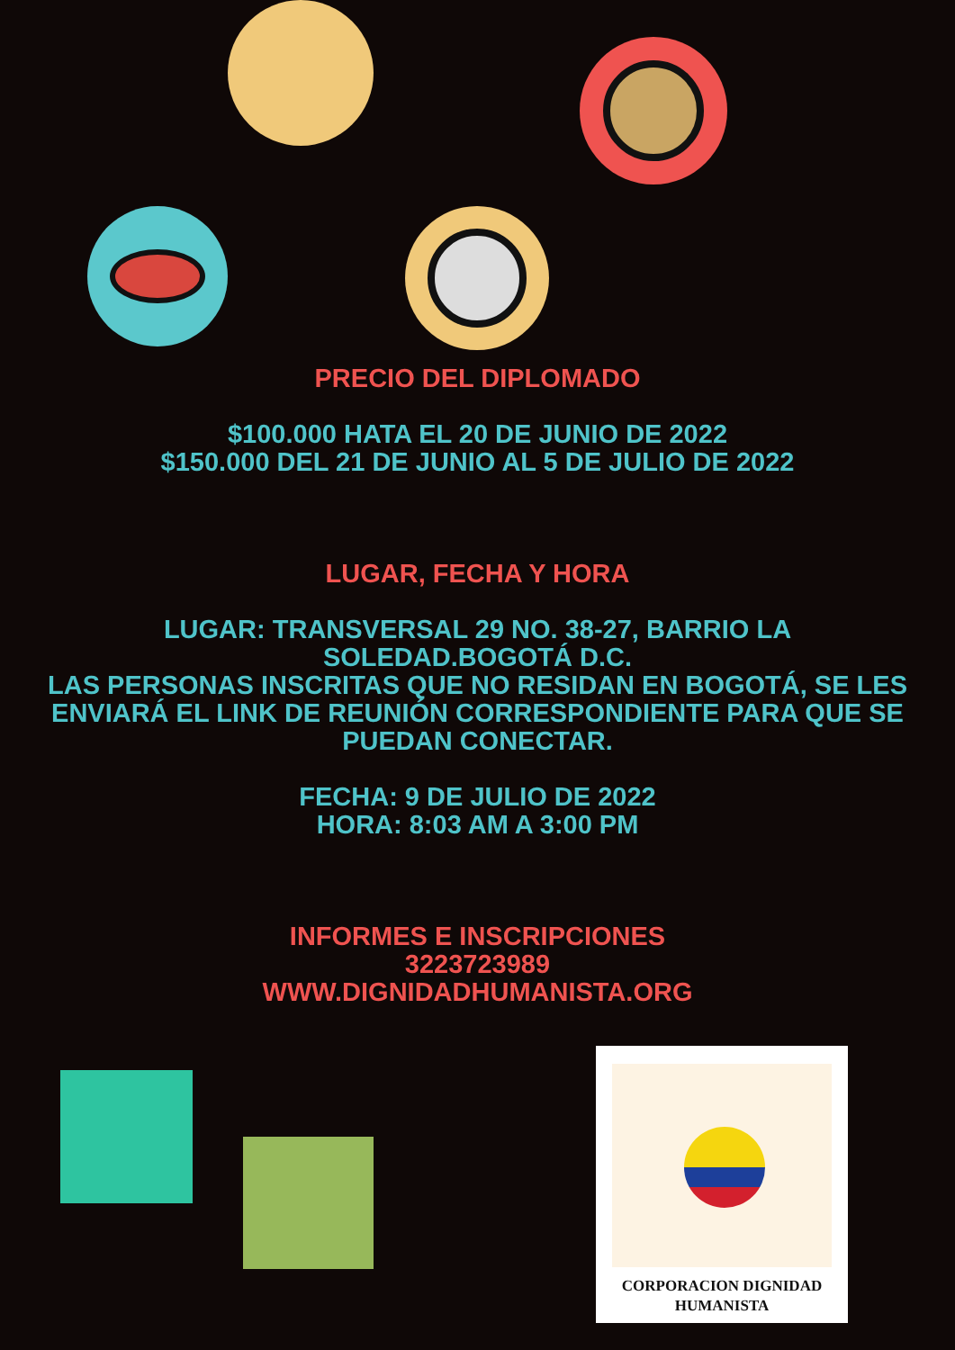PRECIO DEL DIPLOMADO
$100.000 HATA EL 20 DE JUNIO DE 2022
$150.000 DEL 21 DE JUNIO AL 5 DE JULIO DE 2022
LUGAR, FECHA Y HORA
LUGAR: TRANSVERSAL 29 NO. 38-27, BARRIO LA
SOLEDAD.BOGOTÁ D.C.
LAS PERSONAS INSCRITAS QUE NO RESIDAN EN BOGOTÁ, SE LES
ENVIARÁ EL LINK DE REUNIÓN CORRESPONDIENTE PARA QUE SE
PUEDAN CONECTAR.
FECHA: 9 DE JULIO DE 2022
HORA: 8:03 AM A 3:00 PM
INFORMES E INSCRIPCIONES
3223723989
WWW.DIGNIDADHUMANISTA.ORG
CORPORACION DIGNIDAD
HUMANISTA